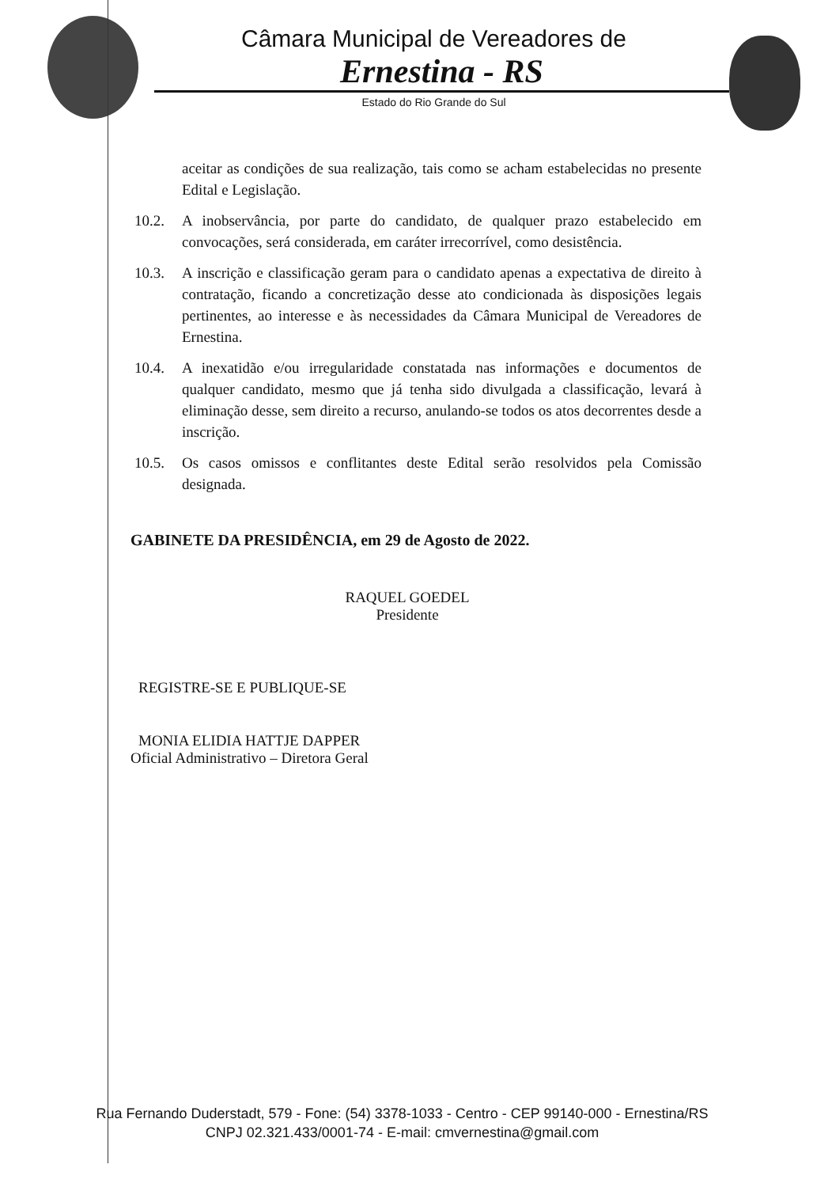Câmara Municipal de Vereadores de
Ernestina - RS
Estado do Rio Grande do Sul
aceitar as condições de sua realização, tais como se acham estabelecidas no presente Edital e Legislação.
10.2. A inobservância, por parte do candidato, de qualquer prazo estabelecido em convocações, será considerada, em caráter irrecorrível, como desistência.
10.3. A inscrição e classificação geram para o candidato apenas a expectativa de direito à contratação, ficando a concretização desse ato condicionada às disposições legais pertinentes, ao interesse e às necessidades da Câmara Municipal de Vereadores de Ernestina.
10.4. A inexatidão e/ou irregularidade constatada nas informações e documentos de qualquer candidato, mesmo que já tenha sido divulgada a classificação, levará à eliminação desse, sem direito a recurso, anulando-se todos os atos decorrentes desde a inscrição.
10.5. Os casos omissos e conflitantes deste Edital serão resolvidos pela Comissão designada.
GABINETE DA PRESIDÊNCIA, em 29 de Agosto de 2022.
RAQUEL GOEDEL
Presidente
REGISTRE-SE E PUBLIQUE-SE
MONIA ELIDIA HATTJE DAPPER
Oficial Administrativo – Diretora Geral
Rua Fernando Duderstadt, 579 - Fone: (54) 3378-1033 - Centro - CEP 99140-000 - Ernestina/RS
CNPJ 02.321.433/0001-74 - E-mail: cmvernestina@gmail.com